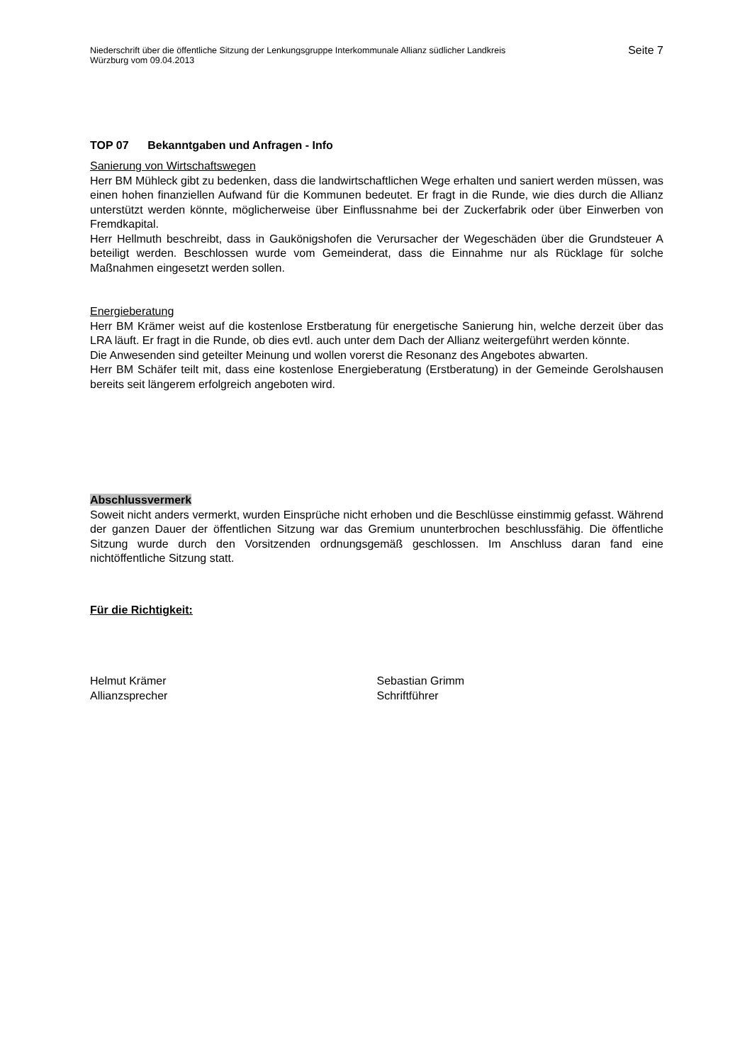Niederschrift über die öffentliche Sitzung der Lenkungsgruppe Interkommunale Allianz südlicher Landkreis
Würzburg vom 09.04.2013
Seite 7
TOP 07 Bekanntgaben und Anfragen - Info
Sanierung von Wirtschaftswegen
Herr BM Mühleck gibt zu bedenken, dass die landwirtschaftlichen Wege erhalten und saniert werden müssen, was einen hohen finanziellen Aufwand für die Kommunen bedeutet. Er fragt in die Runde, wie dies durch die Allianz unterstützt werden könnte, möglicherweise über Einflussnahme bei der Zuckerfabrik oder über Einwerben von Fremdkapital.
Herr Hellmuth beschreibt, dass in Gaukönigshofen die Verursacher der Wegeschäden über die Grundsteuer A beteiligt werden. Beschlossen wurde vom Gemeinderat, dass die Einnahme nur als Rücklage für solche Maßnahmen eingesetzt werden sollen.
Energieberatung
Herr BM Krämer weist auf die kostenlose Erstberatung für energetische Sanierung hin, welche derzeit über das LRA läuft. Er fragt in die Runde, ob dies evtl. auch unter dem Dach der Allianz weitergeführt werden könnte.
Die Anwesenden sind geteilter Meinung und wollen vorerst die Resonanz des Angebotes abwarten.
Herr BM Schäfer teilt mit, dass eine kostenlose Energieberatung (Erstberatung) in der Gemeinde Gerolshausen bereits seit längerem erfolgreich angeboten wird.
Abschlussvermerk
Soweit nicht anders vermerkt, wurden Einsprüche nicht erhoben und die Beschlüsse einstimmig gefasst. Während der ganzen Dauer der öffentlichen Sitzung war das Gremium ununterbrochen beschlussfähig. Die öffentliche Sitzung wurde durch den Vorsitzenden ordnungsgemäß geschlossen. Im Anschluss daran fand eine nichtöffentliche Sitzung statt.
Für die Richtigkeit:
Helmut Krämer
Allianzsprecher
Sebastian Grimm
Schriftführer